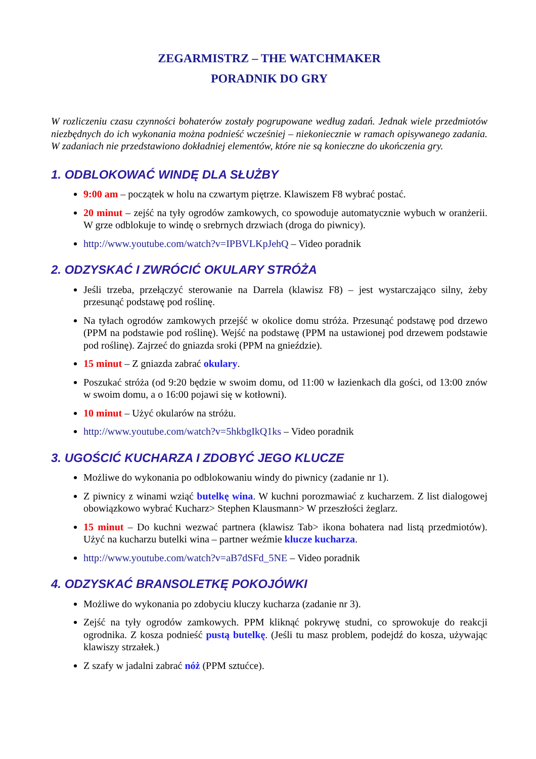ZEGARMISTRZ – THE WATCHMAKER
PORADNIK DO GRY
W rozliczeniu czasu czynności bohaterów zostały pogrupowane według zadań. Jednak wiele przedmiotów niezbędnych do ich wykonania można podnieść wcześniej – niekoniecznie w ramach opisywanego zadania. W zadaniach nie przedstawiono dokładniej elementów, które nie są konieczne do ukończenia gry.
1. ODBLOKOWAĆ WINDĘ DLA SŁUŻBY
9:00 am – początek w holu na czwartym piętrze. Klawiszem F8 wybrać postać.
20 minut – zejść na tyły ogrodów zamkowych, co spowoduje automatycznie wybuch w oranżerii. W grze odblokuje to windę o srebrnych drzwiach (droga do piwnicy).
http://www.youtube.com/watch?v=IPBVLKpJehQ – Video poradnik
2. ODZYSKAĆ I ZWRÓCIĆ OKULARY STRÓŻA
Jeśli trzeba, przełączyć sterowanie na Darrela (klawisz F8) – jest wystarczająco silny, żeby przesunąć podstawę pod roślinę.
Na tyłach ogrodów zamkowych przejść w okolice domu stróża. Przesunąć podstawę pod drzewo (PPM na podstawie pod roślinę). Wejść na podstawę (PPM na ustawionej pod drzewem podstawie pod roślinę). Zajrzeć do gniazda sroki (PPM na gnieździe).
15 minut – Z gniazda zabrać okulary.
Poszukać stróża (od 9:20 będzie w swoim domu, od 11:00 w łazienkach dla gości, od 13:00 znów w swoim domu, a o 16:00 pojawi się w kotłowni).
10 minut – Użyć okularów na stróżu.
http://www.youtube.com/watch?v=5hkbgIkQ1ks – Video poradnik
3. UGOŚCIĆ KUCHARZA I ZDOBYĆ JEGO KLUCZE
Możliwe do wykonania po odblokowaniu windy do piwnicy (zadanie nr 1).
Z piwnicy z winami wziąć butelkę wina. W kuchni porozmawiać z kucharzem. Z list dialogowej obowiązkowo wybrać Kucharz> Stephen Klausmann> W przeszłości żeglarz.
15 minut – Do kuchni wezwać partnera (klawisz Tab> ikona bohatera nad listą przedmiotów). Użyć na kucharzu butelki wina – partner weźmie klucze kucharza.
http://www.youtube.com/watch?v=aB7dSFd_5NE – Video poradnik
4. ODZYSKAĆ BRANSOLETKĘ POKOJÓWKI
Możliwe do wykonania po zdobyciu kluczy kucharza (zadanie nr 3).
Zejść na tyły ogrodów zamkowych. PPM kliknąć pokrywę studni, co sprowokuje do reakcji ogrodnika. Z kosza podnieść pustą butelkę. (Jeśli tu masz problem, podejdź do kosza, używając klawiszy strzałek.)
Z szafy w jadalni zabrać nóż (PPM sztućce).